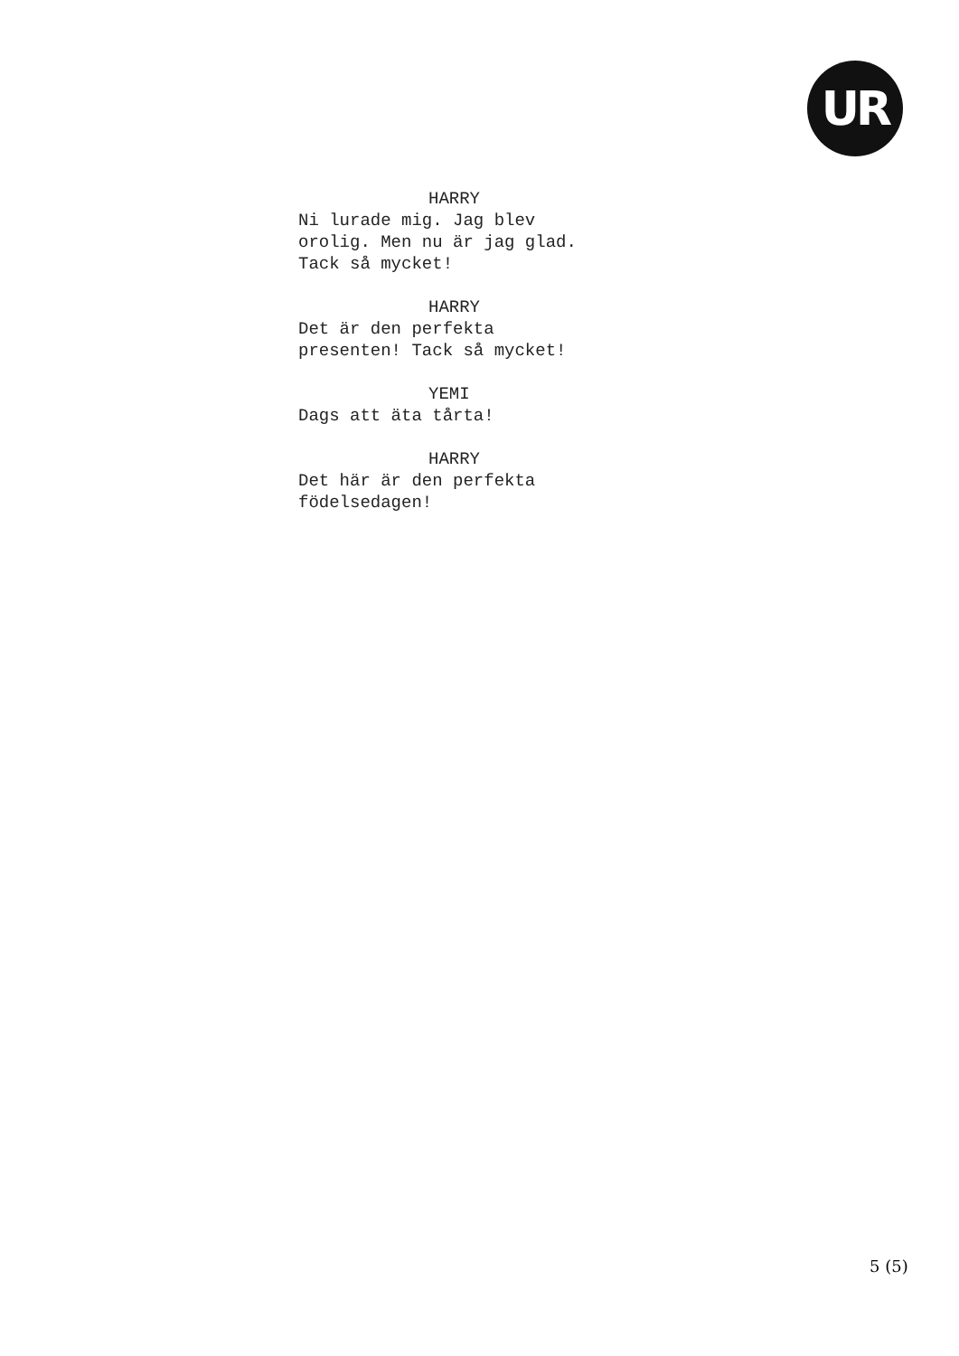UR
HARRY
Ni lurade mig. Jag blev
orolig. Men nu är jag glad.
Tack så mycket!
HARRY
Det är den perfekta
presenten! Tack så mycket!
YEMI
Dags att äta tårta!
HARRY
Det här är den perfekta
födelsedagen!
5 (5)